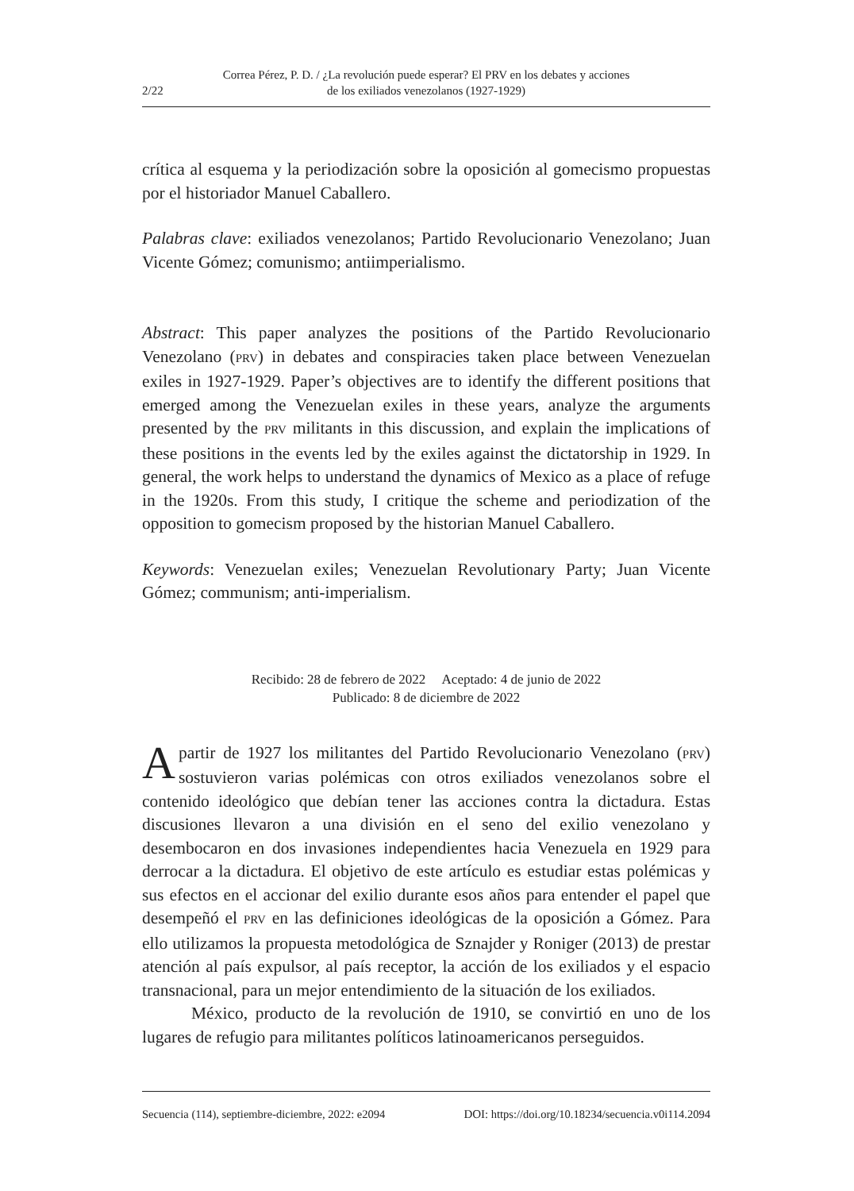2/22 Correa Pérez, P. D. / ¿La revolución puede esperar? El PRV en los debates y acciones
de los exiliados venezolanos (1927-1929)
crítica al esquema y la periodización sobre la oposición al gomecismo propuestas por el historiador Manuel Caballero.
Palabras clave: exiliados venezolanos; Partido Revolucionario Venezolano; Juan Vicente Gómez; comunismo; antiimperialismo.
Abstract: This paper analyzes the positions of the Partido Revolucionario Venezolano (PRV) in debates and conspiracies taken place between Venezuelan exiles in 1927-1929. Paper’s objectives are to identify the different positions that emerged among the Venezuelan exiles in these years, analyze the arguments presented by the PRV militants in this discussion, and explain the implications of these positions in the events led by the exiles against the dictatorship in 1929. In general, the work helps to understand the dynamics of Mexico as a place of refuge in the 1920s. From this study, I critique the scheme and periodization of the opposition to gomecism proposed by the historian Manuel Caballero.
Keywords: Venezuelan exiles; Venezuelan Revolutionary Party; Juan Vicente Gómez; communism; anti-imperialism.
Recibido: 28 de febrero de 2022 Aceptado: 4 de junio de 2022
Publicado: 8 de diciembre de 2022
Apartir de 1927 los militantes del Partido Revolucionario Venezolano (PRV) sostuvieron varias polémicas con otros exiliados venezolanos sobre el contenido ideológico que debían tener las acciones contra la dictadura. Estas discusiones llevaron a una división en el seno del exilio venezolano y desembocaron en dos invasiones independientes hacia Venezuela en 1929 para derrocar a la dictadura. El objetivo de este artículo es estudiar estas polémicas y sus efectos en el accionar del exilio durante esos años para entender el papel que desempeñó el PRV en las definiciones ideológicas de la oposición a Gómez. Para ello utilizamos la propuesta metodológica de Sznajder y Roniger (2013) de prestar atención al país expulsor, al país receptor, la acción de los exiliados y el espacio transnacional, para un mejor entendimiento de la situación de los exiliados.
México, producto de la revolución de 1910, se convirtió en uno de los lugares de refugio para militantes políticos latinoamericanos perseguidos.
Secuencia (114), septiembre-diciembre, 2022: e2094 DOI: https://doi.org/10.18234/secuencia.v0i114.2094